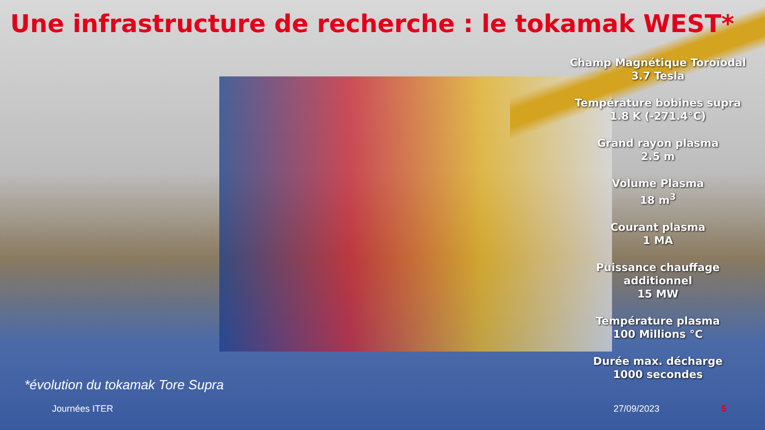Une infrastructure de recherche : le tokamak WEST*
Champ Magnétique Toroïodal
3.7 Tesla
Température bobines supra
1.8 K (-271.4°C)
Grand rayon plasma
2.5 m
Volume Plasma
18 m<sup>3</sup>
Courant plasma
1 MA
Puissance chauffage
additionnel
15 MW
Température plasma
100 Millions °C
Durée max. décharge
1000 secondes
*évolution du tokamak Tore Supra
Journées ITER 27/09/2023 5